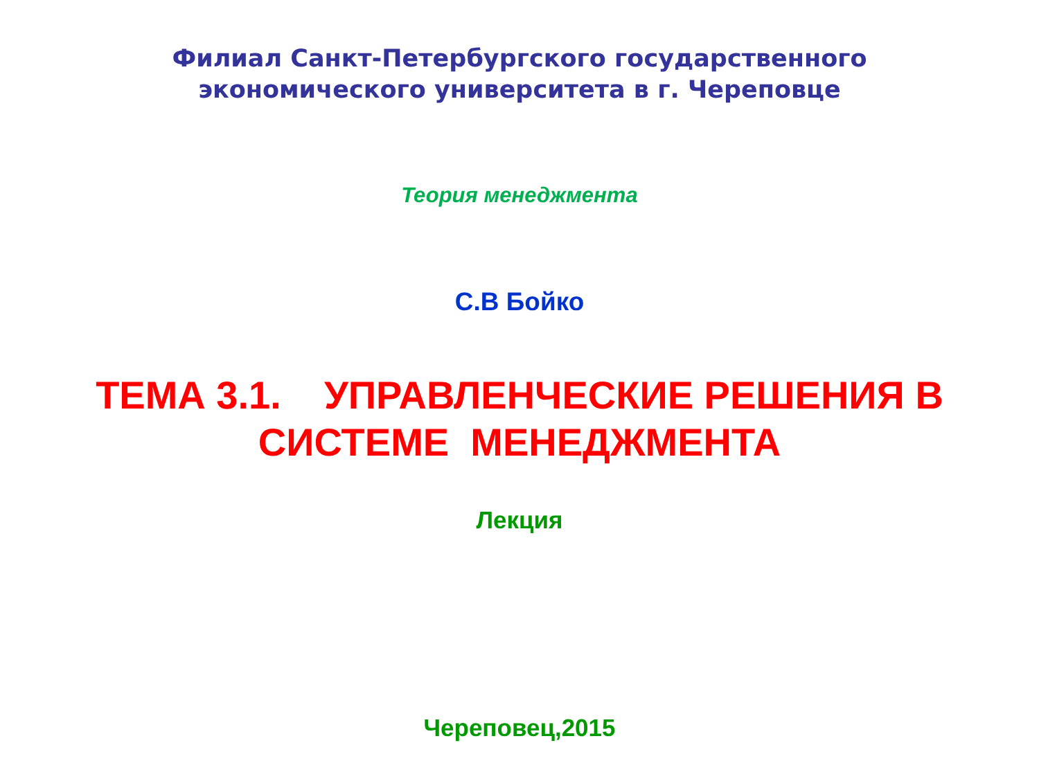Филиал Санкт-Петербургского государственного
экономического университета в г. Череповце
Теория менеджмента
С.В Бойко
ТЕМА 3.1. УПРАВЛЕНЧЕСКИЕ РЕШЕНИЯ В СИСТЕМЕ МЕНЕДЖМЕНТА
Лекция
Череповец,2015